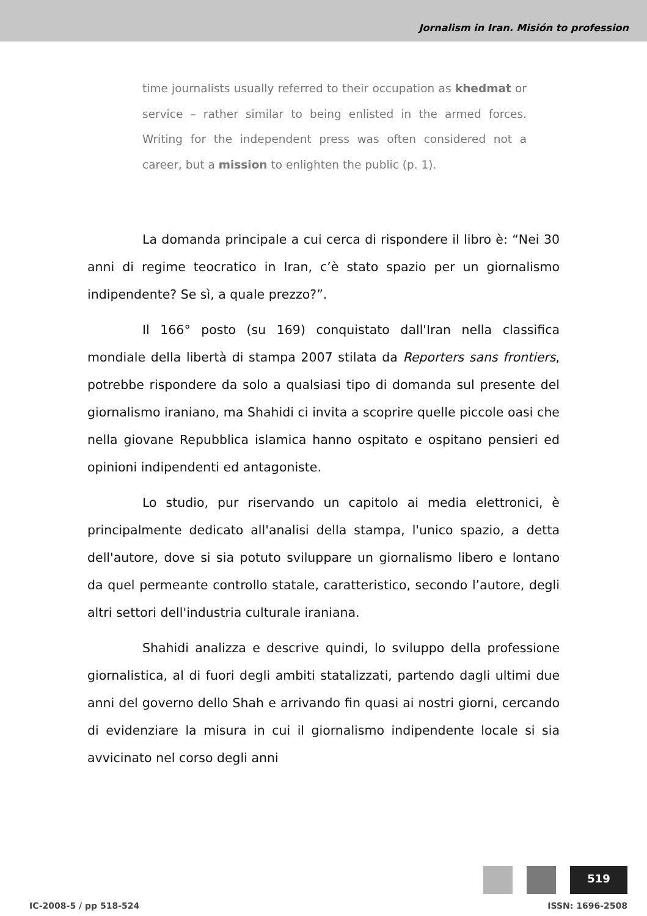Jornalism in Iran. Misión to profession
time journalists usually referred to their occupation as khedmat or service – rather similar to being enlisted in the armed forces. Writing for the independent press was often considered not a career, but a mission to enlighten the public (p. 1).
La domanda principale a cui cerca di rispondere il libro è: “Nei 30 anni di regime teocratico in Iran, c’è stato spazio per un giornalismo indipendente? Se sì, a quale prezzo?”.
Il 166° posto (su 169) conquistato dall'Iran nella classifica mondiale della libertà di stampa 2007 stilata da Reporters sans frontiers, potrebbe rispondere da solo a qualsiasi tipo di domanda sul presente del giornalismo iraniano, ma Shahidi ci invita a scoprire quelle piccole oasi che nella giovane Repubblica islamica hanno ospitato e ospitano pensieri ed opinioni indipendenti ed antagoniste.
Lo studio, pur riservando un capitolo ai media elettronici, è principalmente dedicato all'analisi della stampa, l'unico spazio, a detta dell'autore, dove si sia potuto sviluppare un giornalismo libero e lontano da quel permeante controllo statale, caratteristico, secondo l’autore, degli altri settori dell'industria culturale iraniana.
Shahidi analizza e descrive quindi, lo sviluppo della professione giornalistica, al di fuori degli ambiti statalizzati, partendo dagli ultimi due anni del governo dello Shah e arrivando fin quasi ai nostri giorni, cercando di evidenziare la misura in cui il giornalismo indipendente locale si sia avvicinato nel corso degli anni
519
IC-2008-5 / pp 518-524 ISSN: 1696-2508